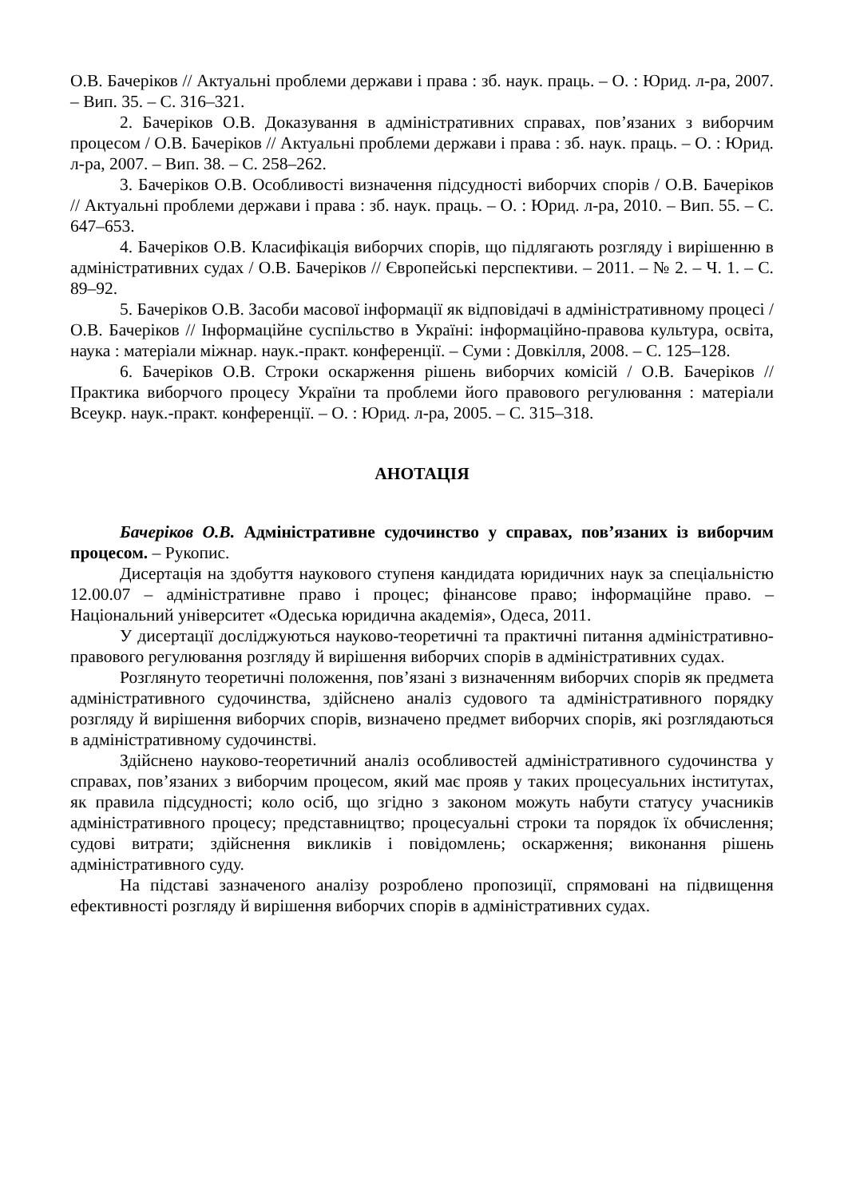О.В. Бачеріков // Актуальні проблеми держави і права : зб. наук. праць. – О. : Юрид. л-ра, 2007. – Вип. 35. – С. 316–321.
2. Бачеріков О.В. Доказування в адміністративних справах, пов’язаних з виборчим процесом / О.В. Бачеріков // Актуальні проблеми держави і права : зб. наук. праць. – О. : Юрид. л-ра, 2007. – Вип. 38. – С. 258–262.
3. Бачеріков О.В. Особливості визначення підсудності виборчих спорів / О.В. Бачеріков // Актуальні проблеми держави і права : зб. наук. праць. – О. : Юрид. л-ра, 2010. – Вип. 55. – С. 647–653.
4. Бачеріков О.В. Класифікація виборчих спорів, що підлягають розгляду і вирішенню в адміністративних судах / О.В. Бачеріков // Європейські перспективи. – 2011. – № 2. – Ч. 1. – С. 89–92.
5. Бачеріков О.В. Засоби масової інформації як відповідачі в адміністративному процесі / О.В. Бачеріков // Інформаційне суспільство в Україні: інформаційно-правова культура, освіта, наука : матеріали міжнар. наук.-практ. конференції. – Суми : Довкілля, 2008. – С. 125–128.
6. Бачеріков О.В. Строки оскарження рішень виборчих комісій / О.В. Бачеріков // Практика виборчого процесу України та проблеми його правового регулювання : матеріали Всеукр. наук.-практ. конференції. – О. : Юрид. л-ра, 2005. – С. 315–318.
АНОТАЦІЯ
Бачеріков О.В. Адміністративне судочинство у справах, пов’язаних із виборчим процесом. – Рукопис.
Дисертація на здобуття наукового ступеня кандидата юридичних наук за спеціальністю 12.00.07 – адміністративне право і процес; фінансове право; інформаційне право. – Національний університет «Одеська юридична академія», Одеса, 2011.
У дисертації досліджуються науково-теоретичні та практичні питання адміністративно-правового регулювання розгляду й вирішення виборчих спорів в адміністративних судах.
Розглянуто теоретичні положення, пов’язані з визначенням виборчих спорів як предмета адміністративного судочинства, здійснено аналіз судового та адміністративного порядку розгляду й вирішення виборчих спорів, визначено предмет виборчих спорів, які розглядаються в адміністративному судочинстві.
Здійснено науково-теоретичний аналіз особливостей адміністративного судочинства у справах, пов’язаних з виборчим процесом, який має прояв у таких процесуальних інститутах, як правила підсудності; коло осіб, що згідно з законом можуть набути статусу учасників адміністративного процесу; представництво; процесуальні строки та порядок їх обчислення; судові витрати; здійснення викликів і повідомлень; оскарження; виконання рішень адміністративного суду.
На підставі зазначеного аналізу розроблено пропозиції, спрямовані на підвищення ефективності розгляду й вирішення виборчих спорів в адміністративних судах.